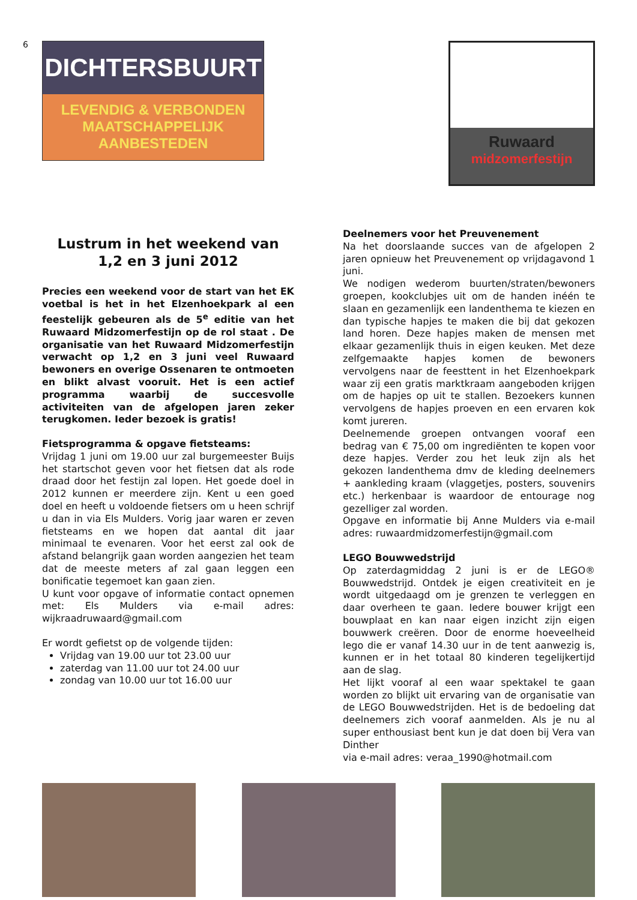6
DICHTERSBUURT
LEVENDIG & VERBONDEN
MAATSCHAPPELIJK AANBESTEDEN
Ruwaard
midzomerfestijn
Lustrum in het weekend van
1,2 en 3 juni 2012
Precies een weekend voor de start van het EK voetbal is het in het Elzenhoekpark al een feestelijk gebeuren als de 5<sup>e</sup> editie van het Ruwaard Midzomerfestijn op de rol staat . De organisatie van het Ruwaard Midzomerfestijn verwacht op 1,2 en 3 juni veel Ruwaard bewoners en overige Ossenaren te ontmoeten en blikt alvast vooruit. Het is een actief programma waarbij de succesvolle activiteiten van de afgelopen jaren zeker terugkomen. Ieder bezoek is gratis!
Fietsprogramma & opgave fietsteams:
Vrijdag 1 juni om 19.00 uur zal burgemeester Buijs het startschot geven voor het fietsen dat als rode draad door het festijn zal lopen. Het goede doel in 2012 kunnen er meerdere zijn. Kent u een goed doel en heeft u voldoende fietsers om u heen schrijf u dan in via Els Mulders. Vorig jaar waren er zeven fietsteams en we hopen dat aantal dit jaar minimaal te evenaren. Voor het eerst zal ook de afstand belangrijk gaan worden aangezien het team dat de meeste meters af zal gaan leggen een bonificatie tegemoet kan gaan zien.
U kunt voor opgave of informatie contact opnemen met: Els Mulders via e-mail adres: wijkraadruwaard@gmail.com
Er wordt gefietst op de volgende tijden:
Vrijdag van 19.00 uur tot 23.00 uur
zaterdag van 11.00 uur tot 24.00 uur
zondag van 10.00 uur tot 16.00 uur
Deelnemers voor het Preuvenement
Na het doorslaande succes van de afgelopen 2 jaren opnieuw het Preuvenement op vrijdagavond 1 juni.
We nodigen wederom buurten/straten/bewoners groepen, kookclubjes uit om de handen inéén te slaan en gezamenlijk een landenthema te kiezen en dan typische hapjes te maken die bij dat gekozen land horen. Deze hapjes maken de mensen met elkaar gezamenlijk thuis in eigen keuken. Met deze zelfgemaakte hapjes komen de bewoners vervolgens naar de feesttent in het Elzenhoekpark waar zij een gratis marktkraam aangeboden krijgen om de hapjes op uit te stallen. Bezoekers kunnen vervolgens de hapjes proeven en een ervaren kok komt jureren.
Deelnemende groepen ontvangen vooraf een bedrag van € 75,00 om ingrediënten te kopen voor deze hapjes. Verder zou het leuk zijn als het gekozen landenthema dmv de kleding deelnemers + aankleding kraam (vlaggetjes, posters, souvenirs etc.) herkenbaar is waardoor de entourage nog gezelliger zal worden.
Opgave en informatie bij Anne Mulders via e-mail adres: ruwaardmidzomerfestijn@gmail.com
LEGO Bouwwedstrijd
Op zaterdagmiddag 2 juni is er de LEGO® Bouwwedstrijd. Ontdek je eigen creativiteit en je wordt uitgedaagd om je grenzen te verleggen en daar overheen te gaan. Iedere bouwer krijgt een bouwplaat en kan naar eigen inzicht zijn eigen bouwwerk creëren. Door de enorme hoeveelheid lego die er vanaf 14.30 uur in de tent aanwezig is, kunnen er in het totaal 80 kinderen tegelijkertijd aan de slag.
Het lijkt vooraf al een waar spektakel te gaan worden zo blijkt uit ervaring van de organisatie van de LEGO Bouwwedstrijden. Het is de bedoeling dat deelnemers zich vooraf aanmelden. Als je nu al super enthousiast bent kun je dat doen bij Vera van Dinther
via e-mail adres: veraa_1990@hotmail.com